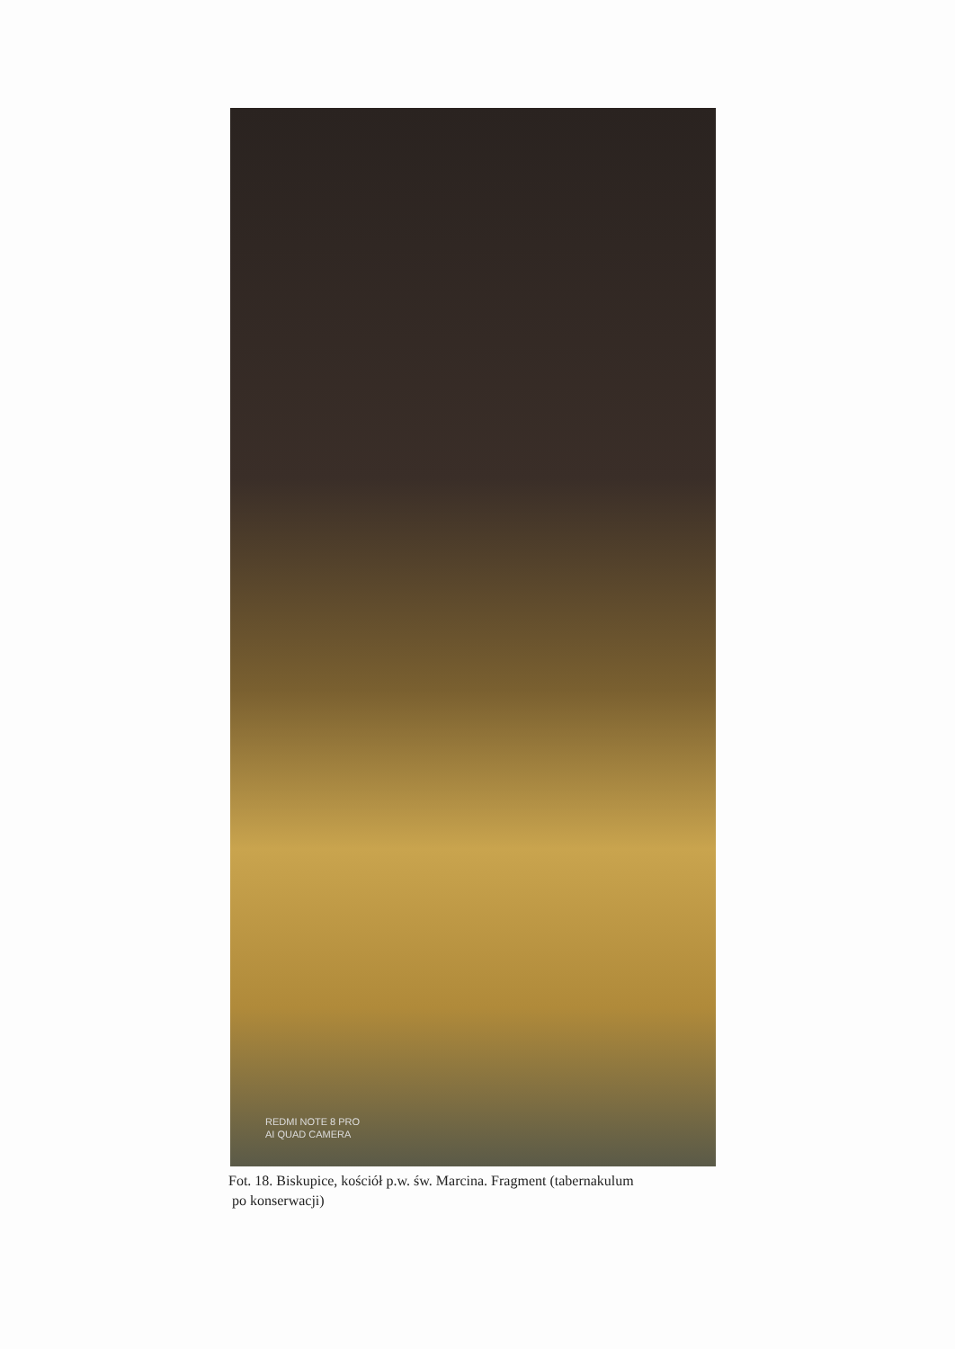REDMI NOTE 8 PRO
AI QUAD CAMERA
Fot. 18. Biskupice, kościół p.w. św. Marcina. Fragment (tabernakulum
po konserwacji)